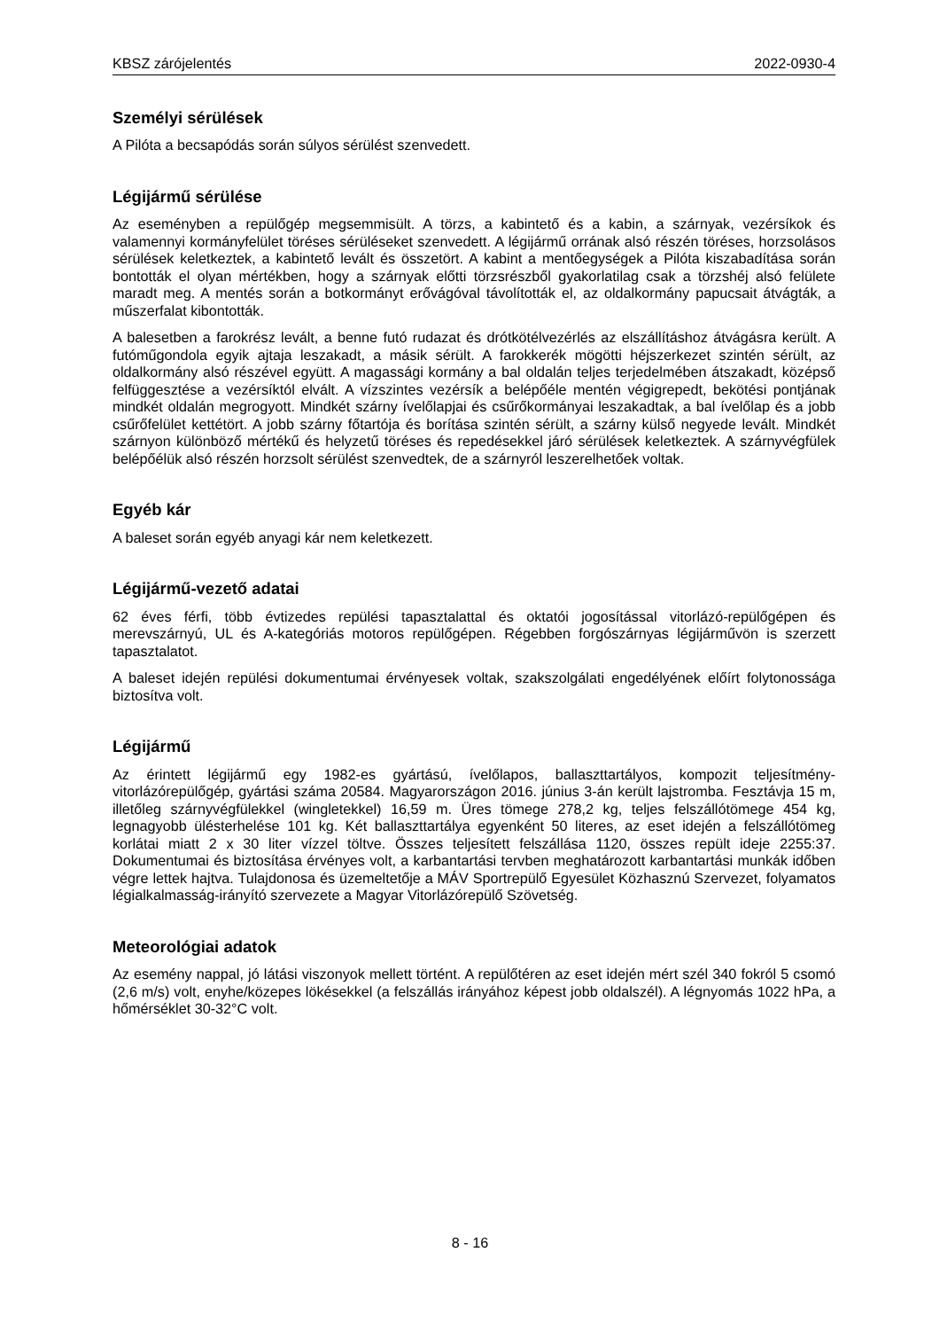KBSZ zárójelentés 2022-0930-4
Személyi sérülések
A Pilóta a becsapódás során súlyos sérülést szenvedett.
Légijármű sérülése
Az eseményben a repülőgép megsemmisült. A törzs, a kabintető és a kabin, a szárnyak, vezérsíkok és valamennyi kormányfelület töréses sérüléseket szenvedett. A légijármű orrának alsó részén töréses, horzsolásos sérülések keletkeztek, a kabintető levált és összetört. A kabint a mentőegységek a Pilóta kiszabadítása során bontották el olyan mértékben, hogy a szárnyak előtti törzsrészből gyakorlatilag csak a törzshéj alsó felülete maradt meg. A mentés során a botkormányt erővágóval távolították el, az oldalkormány papucsait átvágták, a műszerfalat kibontották.
A balesetben a farokrész levált, a benne futó rudazat és drótkötélvezérlés az elszállításhoz átvágásra került. A futóműgondola egyik ajtaja leszakadt, a másik sérült. A farokkerék mögötti héjszerkezet szintén sérült, az oldalkormány alsó részével együtt. A magassági kormány a bal oldalán teljes terjedelmében átszakadt, középső felfüggesztése a vezérsíktól elvált. A vízszintes vezérsík a belépőéle mentén végigrepedt, bekötési pontjának mindkét oldalán megrogyott. Mindkét szárny ívelőlapjai és csűrőkormányai leszakadtak, a bal ívelőlap és a jobb csűrőfelület kettétört. A jobb szárny főtartója és borítása szintén sérült, a szárny külső negyede levált. Mindkét szárnyon különböző mértékű és helyzetű töréses és repedésekkel járó sérülések keletkeztek. A szárnyvégfülek belépőélük alsó részén horzsolt sérülést szenvedtek, de a szárnyról leszerelhetőek voltak.
Egyéb kár
A baleset során egyéb anyagi kár nem keletkezett.
Légijármű-vezető adatai
62 éves férfi, több évtizedes repülési tapasztalattal és oktatói jogosítással vitorlázó-repülőgépen és merevszárnyú, UL és A-kategóriás motoros repülőgépen. Régebben forgószárnyas légijárművön is szerzett tapasztalatot.
A baleset idején repülési dokumentumai érvényesek voltak, szakszolgálati engedélyének előírt folytonossága biztosítva volt.
Légijármű
Az érintett légijármű egy 1982-es gyártású, ívelőlapos, ballaszttartályos, kompozit teljesítmény-vitorlázórepülőgép, gyártási száma 20584. Magyarországon 2016. június 3-án került lajstromba. Fesztávja 15 m, illetőleg szárnyvégfülekkel (wingletekkel) 16,59 m. Üres tömege 278,2 kg, teljes felszállótömege 454 kg, legnagyobb ülésterhelése 101 kg. Két ballaszttartálya egyenként 50 literes, az eset idején a felszállótömeg korlátai miatt 2 x 30 liter vízzel töltve. Összes teljesített felszállása 1120, összes repült ideje 2255:37. Dokumentumai és biztosítása érvényes volt, a karbantartási tervben meghatározott karbantartási munkák időben végre lettek hajtva. Tulajdonosa és üzemeltetője a MÁV Sportrepülő Egyesület Közhasznú Szervezet, folyamatos légialkalmasság-irányító szervezete a Magyar Vitorlázórepülő Szövetség.
Meteorológiai adatok
Az esemény nappal, jó látási viszonyok mellett történt. A repülőtéren az eset idején mért szél 340 fokról 5 csomó (2,6 m/s) volt, enyhe/közepes lökésekkel (a felszállás irányához képest jobb oldalszél). A légnyomás 1022 hPa, a hőmérséklet 30-32°C volt.
8 - 16